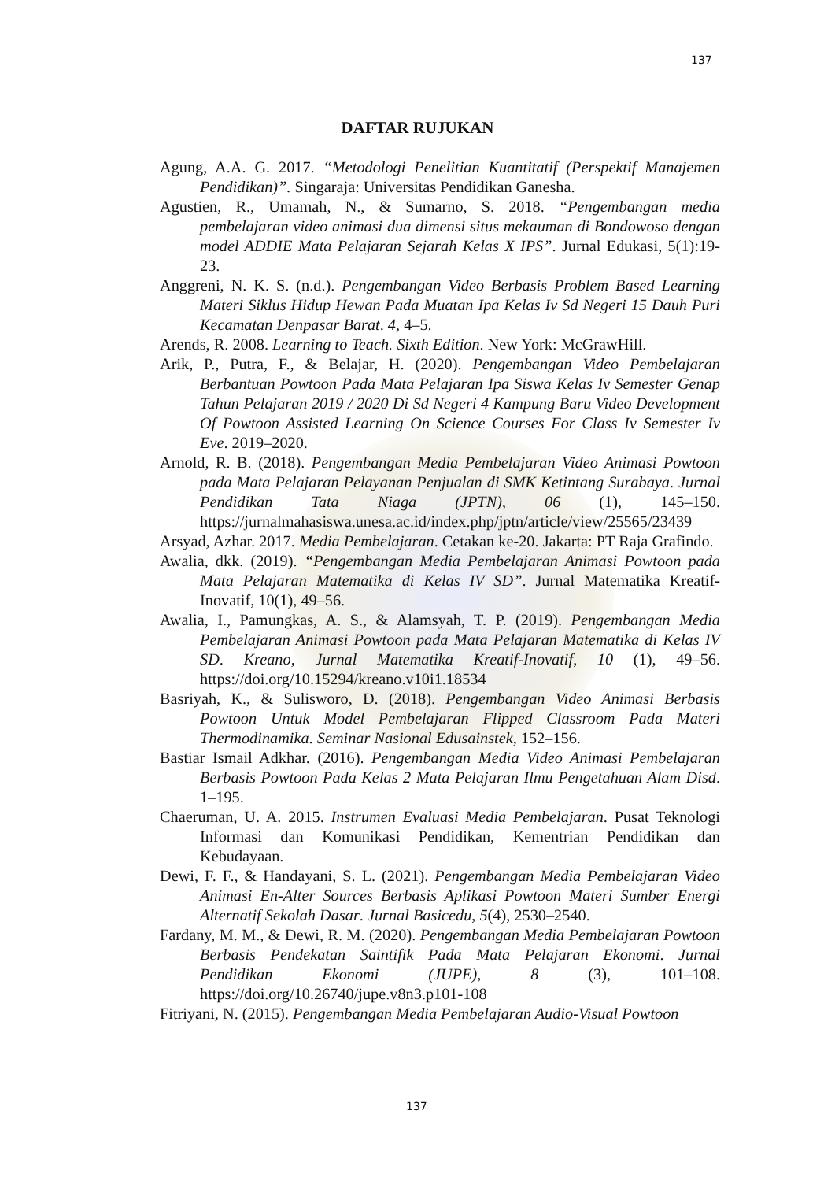137
DAFTAR RUJUKAN
Agung, A.A. G. 2017. “Metodologi Penelitian Kuantitatif (Perspektif Manajemen Pendidikan)”. Singaraja: Universitas Pendidikan Ganesha.
Agustien, R., Umamah, N., & Sumarno, S. 2018. “Pengembangan media pembelajaran video animasi dua dimensi situs mekauman di Bondowoso dengan model ADDIE Mata Pelajaran Sejarah Kelas X IPS”. Jurnal Edukasi, 5(1):19-23.
Anggreni, N. K. S. (n.d.). Pengembangan Video Berbasis Problem Based Learning Materi Siklus Hidup Hewan Pada Muatan Ipa Kelas Iv Sd Negeri 15 Dauh Puri Kecamatan Denpasar Barat. 4, 4–5.
Arends, R. 2008. Learning to Teach. Sixth Edition. New York: McGrawHill.
Arik, P., Putra, F., & Belajar, H. (2020). Pengembangan Video Pembelajaran Berbantuan Powtoon Pada Mata Pelajaran Ipa Siswa Kelas Iv Semester Genap Tahun Pelajaran 2019 / 2020 Di Sd Negeri 4 Kampung Baru Video Development Of Powtoon Assisted Learning On Science Courses For Class Iv Semester Iv Eve. 2019–2020.
Arnold, R. B. (2018). Pengembangan Media Pembelajaran Video Animasi Powtoon pada Mata Pelajaran Pelayanan Penjualan di SMK Ketintang Surabaya. Jurnal Pendidikan Tata Niaga (JPTN), 06 (1), 145–150. https://jurnalmahasiswa.unesa.ac.id/index.php/jptn/article/view/25565/23439
Arsyad, Azhar. 2017. Media Pembelajaran. Cetakan ke-20. Jakarta: PT Raja Grafindo.
Awalia, dkk. (2019). “Pengembangan Media Pembelajaran Animasi Powtoon pada Mata Pelajaran Matematika di Kelas IV SD”. Jurnal Matematika Kreatif-Inovatif, 10(1), 49–56.
Awalia, I., Pamungkas, A. S., & Alamsyah, T. P. (2019). Pengembangan Media Pembelajaran Animasi Powtoon pada Mata Pelajaran Matematika di Kelas IV SD. Kreano, Jurnal Matematika Kreatif-Inovatif, 10 (1), 49–56. https://doi.org/10.15294/kreano.v10i1.18534
Basriyah, K., & Sulisworo, D. (2018). Pengembangan Video Animasi Berbasis Powtoon Untuk Model Pembelajaran Flipped Classroom Pada Materi Thermodinamika. Seminar Nasional Edusainstek, 152–156.
Bastiar Ismail Adkhar. (2016). Pengembangan Media Video Animasi Pembelajaran Berbasis Powtoon Pada Kelas 2 Mata Pelajaran Ilmu Pengetahuan Alam Disd. 1–195.
Chaeruman, U. A. 2015. Instrumen Evaluasi Media Pembelajaran. Pusat Teknologi Informasi dan Komunikasi Pendidikan, Kementrian Pendidikan dan Kebudayaan.
Dewi, F. F., & Handayani, S. L. (2021). Pengembangan Media Pembelajaran Video Animasi En-Alter Sources Berbasis Aplikasi Powtoon Materi Sumber Energi Alternatif Sekolah Dasar. Jurnal Basicedu, 5(4), 2530–2540.
Fardany, M. M., & Dewi, R. M. (2020). Pengembangan Media Pembelajaran Powtoon Berbasis Pendekatan Saintifik Pada Mata Pelajaran Ekonomi. Jurnal Pendidikan Ekonomi (JUPE), 8 (3), 101–108. https://doi.org/10.26740/jupe.v8n3.p101-108
Fitriyani, N. (2015). Pengembangan Media Pembelajaran Audio-Visual Powtoon
137